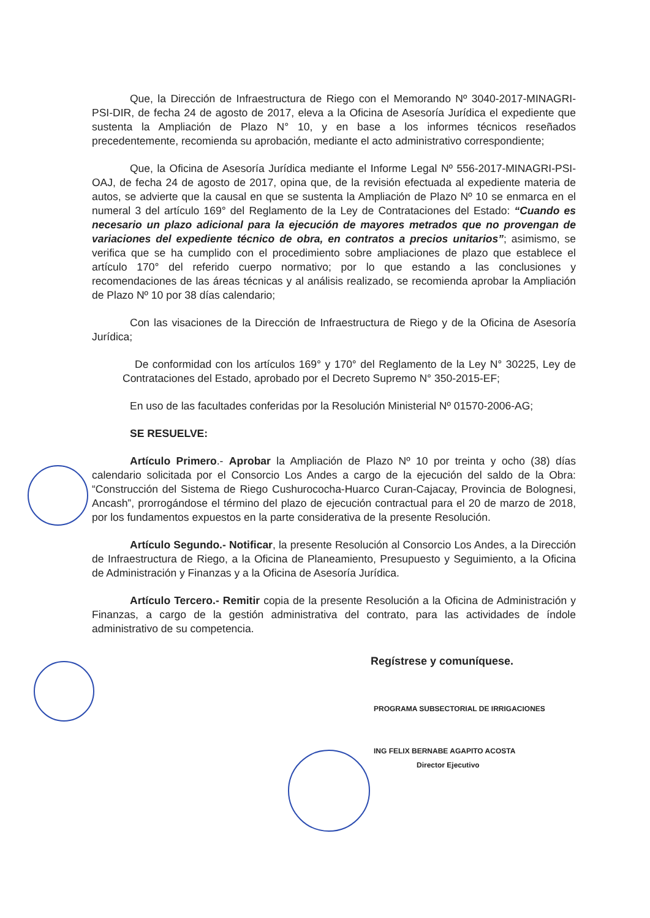Que, la Dirección de Infraestructura de Riego con el Memorando Nº 3040-2017-MINAGRI-PSI-DIR, de fecha 24 de agosto de 2017, eleva a la Oficina de Asesoría Jurídica el expediente que sustenta la Ampliación de Plazo N° 10, y en base a los informes técnicos reseñados precedentemente, recomienda su aprobación, mediante el acto administrativo correspondiente;
Que, la Oficina de Asesoría Jurídica mediante el Informe Legal Nº 556-2017-MINAGRI-PSI-OAJ, de fecha 24 de agosto de 2017, opina que, de la revisión efectuada al expediente materia de autos, se advierte que la causal en que se sustenta la Ampliación de Plazo Nº 10 se enmarca en el numeral 3 del artículo 169° del Reglamento de la Ley de Contrataciones del Estado: “Cuando es necesario un plazo adicional para la ejecución de mayores metrados que no provengan de variaciones del expediente técnico de obra, en contratos a precios unitarios”; asimismo, se verifica que se ha cumplido con el procedimiento sobre ampliaciones de plazo que establece el artículo 170° del referido cuerpo normativo; por lo que estando a las conclusiones y recomendaciones de las áreas técnicas y al análisis realizado, se recomienda aprobar la Ampliación de Plazo Nº 10 por 38 días calendario;
Con las visaciones de la Dirección de Infraestructura de Riego y de la Oficina de Asesoría Jurídica;
De conformidad con los artículos 169° y 170° del Reglamento de la Ley N° 30225, Ley de Contrataciones del Estado, aprobado por el Decreto Supremo N° 350-2015-EF;
En uso de las facultades conferidas por la Resolución Ministerial Nº 01570-2006-AG;
SE RESUELVE:
Artículo Primero.- Aprobar la Ampliación de Plazo Nº 10 por treinta y ocho (38) días calendario solicitada por el Consorcio Los Andes a cargo de la ejecución del saldo de la Obra: “Construcción del Sistema de Riego Cushurococha-Huarco Curan-Cajacay, Provincia de Bolognesi, Ancash”, prorrogándose el término del plazo de ejecución contractual para el 20 de marzo de 2018, por los fundamentos expuestos en la parte considerativa de la presente Resolución.
Artículo Segundo.- Notificar, la presente Resolución al Consorcio Los Andes, a la Dirección de Infraestructura de Riego, a la Oficina de Planeamiento, Presupuesto y Seguimiento, a la Oficina de Administración y Finanzas y a la Oficina de Asesoría Jurídica.
Artículo Tercero.- Remitir copia de la presente Resolución a la Oficina de Administración y Finanzas, a cargo de la gestión administrativa del contrato, para las actividades de índole administrativo de su competencia.
Regístrese y comuníquese.
PROGRAMA SUBSECTORIAL DE IRRIGACIONES
ING FELIX BERNABE AGAPITO ACOSTA
Director Ejecutivo